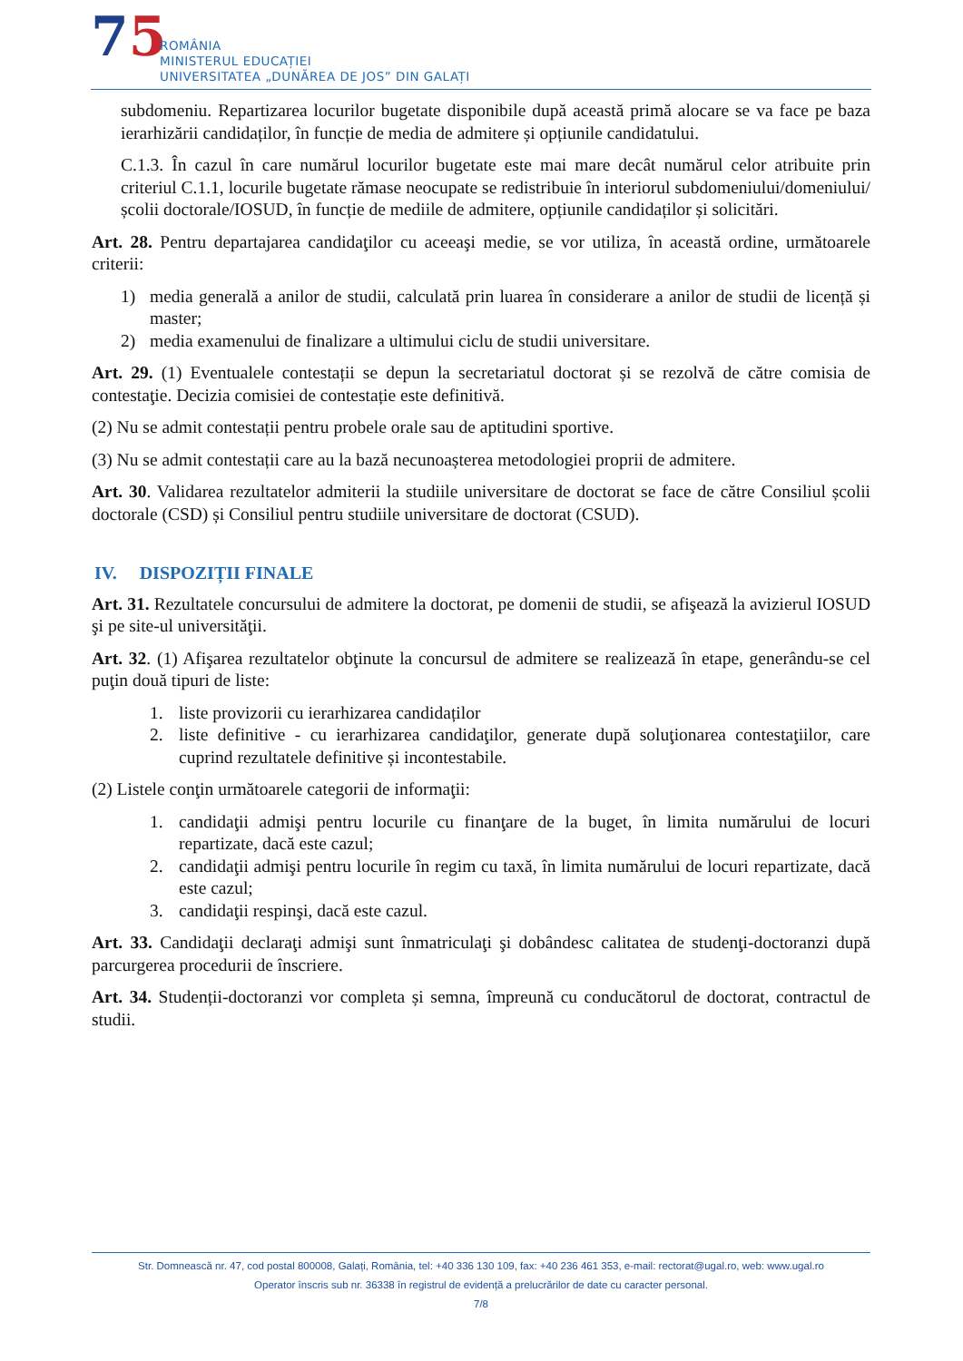75
ROMÂNIA
MINISTERUL EDUCAȚIEI
UNIVERSITATEA „DUNĂREA DE JOS” DIN GALAȚI
subdomeniu. Repartizarea locurilor bugetate disponibile după această primă alocare se va face pe baza ierarhizării candidaților, în funcție de media de admitere și opțiunile candidatului.
C.1.3. În cazul în care numărul locurilor bugetate este mai mare decât numărul celor atribuite prin criteriul C.1.1, locurile bugetate rămase neocupate se redistribuie în interiorul subdomeniului/domeniului/școlii doctorale/IOSUD, în funcție de mediile de admitere, opțiunile candidaților și solicitări.
Art. 28. Pentru departajarea candidaţilor cu aceeaşi medie, se vor utiliza, în această ordine, următoarele criterii:
1) media generală a anilor de studii, calculată prin luarea în considerare a anilor de studii de licență și master;
2) media examenului de finalizare a ultimului ciclu de studii universitare.
Art. 29. (1) Eventualele contestații se depun la secretariatul doctorat și se rezolvă de către comisia de contestaţie. Decizia comisiei de contestație este definitivă.
(2) Nu se admit contestații pentru probele orale sau de aptitudini sportive.
(3) Nu se admit contestații care au la bază necunoașterea metodologiei proprii de admitere.
Art. 30. Validarea rezultatelor admiterii la studiile universitare de doctorat se face de către Consiliul școlii doctorale (CSD) și Consiliul pentru studiile universitare de doctorat (CSUD).
IV. DISPOZIȚII FINALE
Art. 31. Rezultatele concursului de admitere la doctorat, pe domenii de studii, se afişează la avizierul IOSUD şi pe site-ul universităţii.
Art. 32. (1) Afişarea rezultatelor obţinute la concursul de admitere se realizează în etape, generându-se cel puţin două tipuri de liste:
1. liste provizorii cu ierarhizarea candidaților
2. liste definitive - cu ierarhizarea candidaţilor, generate după soluţionarea contestaţiilor, care cuprind rezultatele definitive și incontestabile.
(2) Listele conţin următoarele categorii de informaţii:
1. candidaţii admişi pentru locurile cu finanţare de la buget, în limita numărului de locuri repartizate, dacă este cazul;
2. candidaţii admişi pentru locurile în regim cu taxă, în limita numărului de locuri repartizate, dacă este cazul;
3. candidaţii respinşi, dacă este cazul.
Art. 33. Candidaţii declaraţi admişi sunt înmatriculaţi şi dobândesc calitatea de studenţi-doctoranzi după parcurgerea procedurii de înscriere.
Art. 34. Studenții-doctoranzi vor completa și semna, împreună cu conducătorul de doctorat, contractul de studii.
Str. Domnească nr. 47, cod postal 800008, Galați, România, tel: +40 336 130 109, fax: +40 236 461 353, e-mail: rectorat@ugal.ro, web: www.ugal.ro
Operator înscris sub nr. 36338 în registrul de evidență a prelucrărilor de date cu caracter personal.
7/8